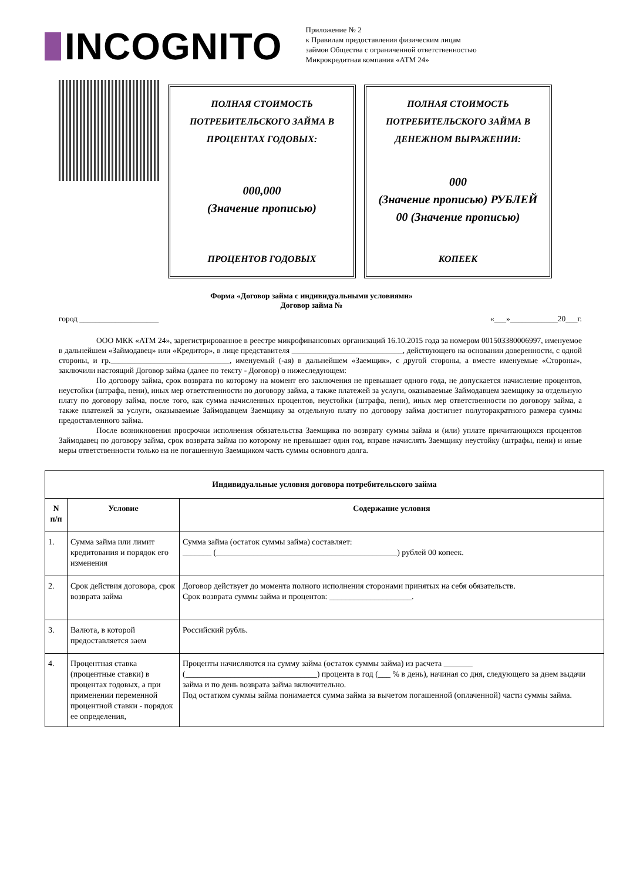INCOGNITO
Приложение № 2
к Правилам предоставления физическим лицам
займов Общества с ограниченной ответственностью
Микрокредитная компания «АТМ 24»
ПОЛНАЯ СТОИМОСТЬ
ПОТРЕБИТЕЛЬСКОГО ЗАЙМА В
ПРОЦЕНТАХ ГОДОВЫХ:
000,000
(Значение прописью)
ПРОЦЕНТОВ ГОДОВЫХ
ПОЛНАЯ СТОИМОСТЬ
ПОТРЕБИТЕЛЬСКОГО ЗАЙМА В
ДЕНЕЖНОМ ВЫРАЖЕНИИ:
000
(Значение прописью) РУБЛЕЙ
00 (Значение прописью)
КОПЕЕК
Форма «Договор займа с индивидуальными условиями»
Договор займа №
город ____________________ «___»____________20___г.
ООО МКК «АТМ 24», зарегистрированное в реестре микрофинансовых организаций 16.10.2015 года за номером 001503380006997, именуемое в дальнейшем «Займодавец» или «Кредитор», в лице представителя ____________________________, действующего на основании доверенности, с одной стороны, и гр.______________________________, именуемый (-ая) в дальнейшем «Заемщик», с другой стороны, а вместе именуемые «Стороны», заключили настоящий Договор займа (далее по тексту - Договор) о нижеследующем:
По договору займа, срок возврата по которому на момент его заключения не превышает одного года, не допускается начисление процентов, неустойки (штрафа, пени), иных мер ответственности по договору займа, а также платежей за услуги, оказываемые Займодавцем заемщику за отдельную плату по договору займа, после того, как сумма начисленных процентов, неустойки (штрафа, пени), иных мер ответственности по договору займа, а также платежей за услуги, оказываемые Займодавцем Заемщику за отдельную плату по договору займа достигнет полуторакратного размера суммы предоставленного займа.
После возникновения просрочки исполнения обязательства Заемщика по возврату суммы займа и (или) уплате причитающихся процентов Займодавец по договору займа, срок возврата займа по которому не превышает один год, вправе начислять Заемщику неустойку (штрафы, пени) и иные меры ответственности только на не погашенную Заемщиком часть суммы основного долга.
| Индивидуальные условия договора потребительского займа | | |
| --- | --- | --- |
| N п/п | Условие | Содержание условия |
| 1. | Сумма займа или лимит кредитования и порядок его изменения | Сумма займа (остаток суммы займа) составляет: _______ (____________________________________________) рублей 00 копеек. |
| 2. | Срок действия договора, срок возврата займа | Договор действует до момента полного исполнения сторонами принятых на себя обязательств. Срок возврата суммы займа и процентов: ____________________. |
| 3. | Валюта, в которой предоставляется заем | Российский рубль. |
| 4. | Процентная ставка (процентные ставки) в процентах годовых, а при применении переменной процентной ставки - порядок ее определения, | Проценты начисляются на сумму займа (остаток суммы займа) из расчета _______ (________________________________) процента в год (___ % в день), начиная со дня, следующего за днем выдачи займа и по день возврата займа включительно. Под остатком суммы займа понимается сумма займа за вычетом погашенной (оплаченной) части суммы займа. |